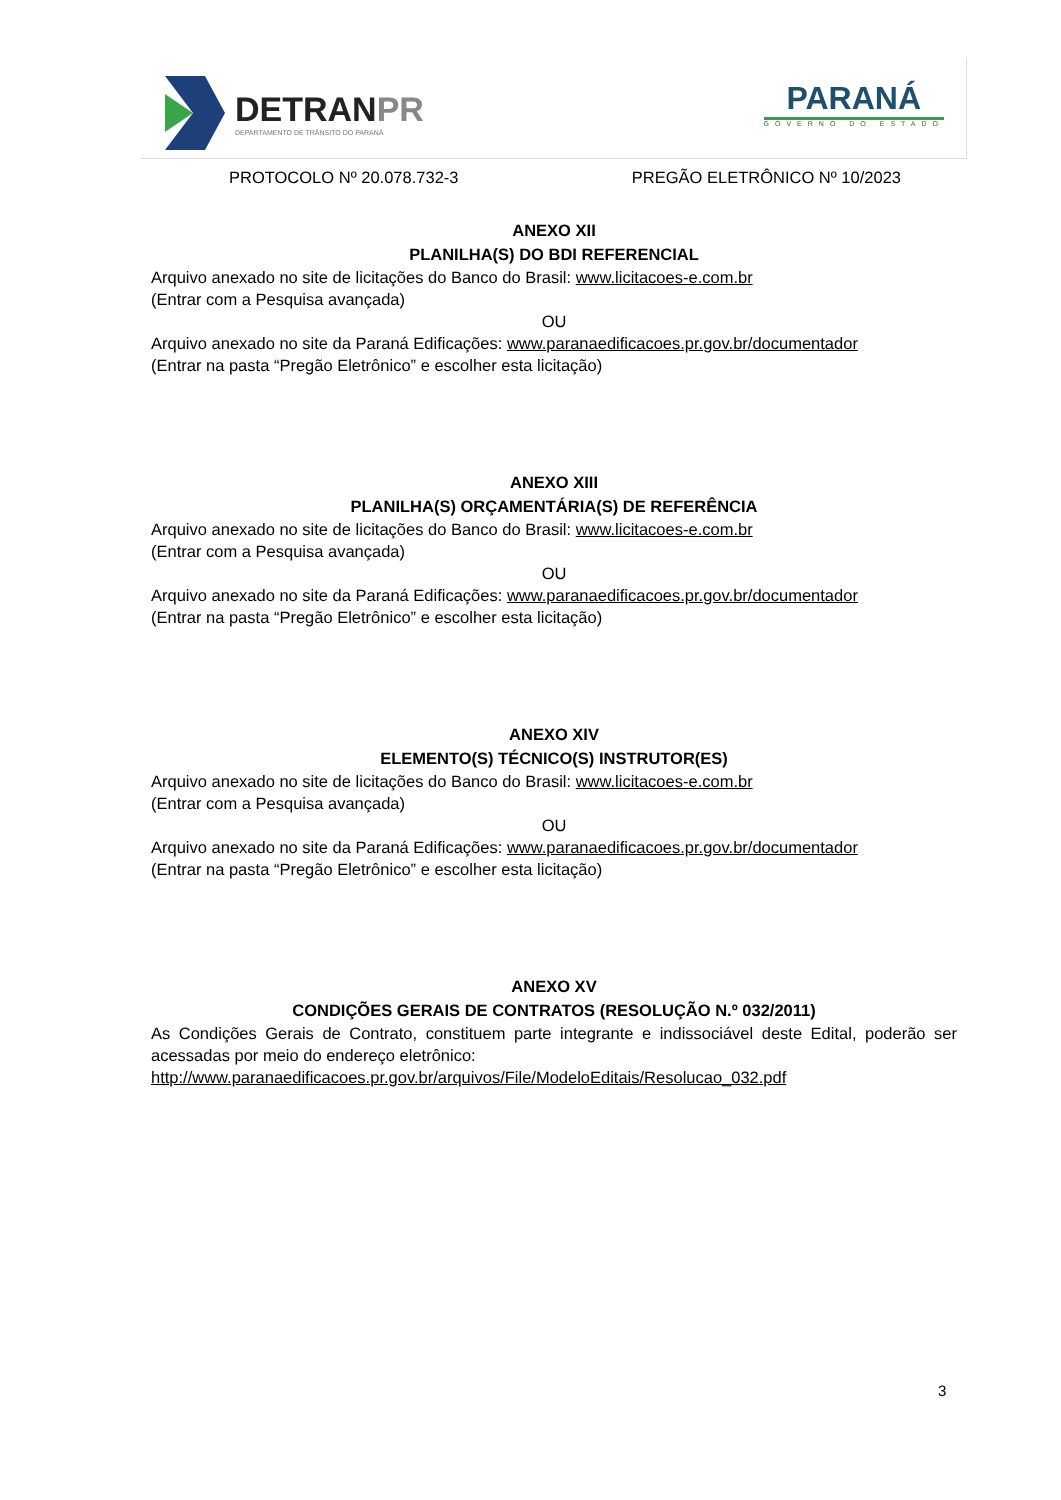DETRANPR
DEPARTAMENTO DE TRÂNSITO DO PARANÁ
PARANÁ
GOVERNO DO ESTADO
PROTOCOLO Nº 20.078.732-3 PREGÃO ELETRÔNICO Nº 10/2023
ANEXO XII
PLANILHA(S) DO BDI REFERENCIAL
Arquivo anexado no site de licitações do Banco do Brasil: www.licitacoes-e.com.br
(Entrar com a Pesquisa avançada)
OU
Arquivo anexado no site da Paraná Edificações: www.paranaedificacoes.pr.gov.br/documentador
(Entrar na pasta “Pregão Eletrônico” e escolher esta licitação)
ANEXO XIII
PLANILHA(S) ORÇAMENTÁRIA(S) DE REFERÊNCIA
Arquivo anexado no site de licitações do Banco do Brasil: www.licitacoes-e.com.br
(Entrar com a Pesquisa avançada)
OU
Arquivo anexado no site da Paraná Edificações: www.paranaedificacoes.pr.gov.br/documentador
(Entrar na pasta “Pregão Eletrônico” e escolher esta licitação)
ANEXO XIV
ELEMENTO(S) TÉCNICO(S) INSTRUTOR(ES)
Arquivo anexado no site de licitações do Banco do Brasil: www.licitacoes-e.com.br
(Entrar com a Pesquisa avançada)
OU
Arquivo anexado no site da Paraná Edificações: www.paranaedificacoes.pr.gov.br/documentador
(Entrar na pasta “Pregão Eletrônico” e escolher esta licitação)
ANEXO XV
CONDIÇÕES GERAIS DE CONTRATOS (RESOLUÇÃO N.º 032/2011)
As Condições Gerais de Contrato, constituem parte integrante e indissociável deste Edital, poderão ser acessadas por meio do endereço eletrônico:
http://www.paranaedificacoes.pr.gov.br/arquivos/File/ModeloEditais/Resolucao_032.pdf
3